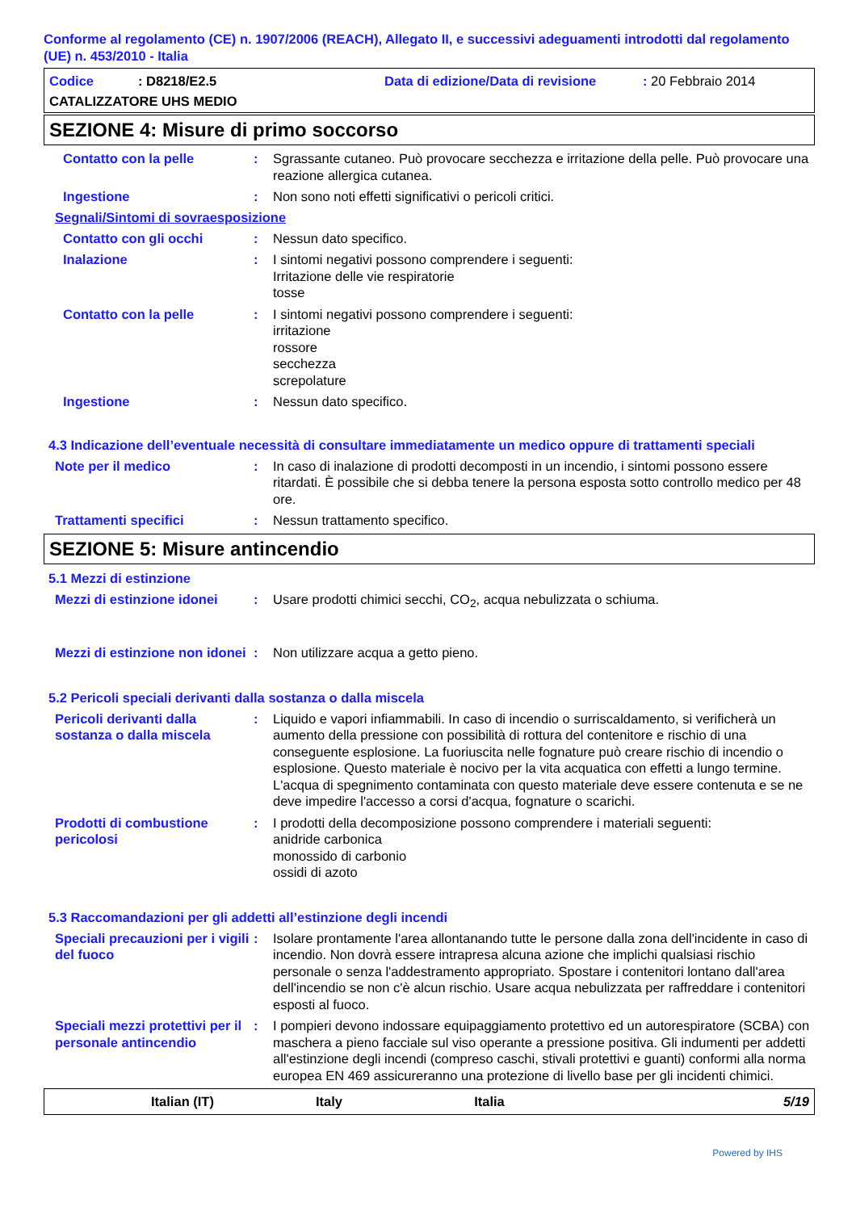Conforme al regolamento (CE) n. 1907/2006 (REACH), Allegato II, e successivi adeguamenti introdotti dal regolamento (UE) n. 453/2010 - Italia
Codice: D8218/E2.5 Data di edizione/Data di revisione: 20 Febbraio 2014
CATALIZZATORE UHS MEDIO
SEZIONE 4: Misure di primo soccorso
Contatto con la pelle : Sgrassante cutaneo. Può provocare secchezza e irritazione della pelle. Può provocare una reazione allergica cutanea.
Ingestione : Non sono noti effetti significativi o pericoli critici.
Segnali/Sintomi di sovraesposizione
Contatto con gli occhi : Nessun dato specifico.
Inalazione : I sintomi negativi possono comprendere i seguenti:
Irritazione delle vie respiratorie
tosse
Contatto con la pelle : I sintomi negativi possono comprendere i seguenti:
irritazione
rossore
secchezza
screpolature
Ingestione : Nessun dato specifico.
4.3 Indicazione dell’eventuale necessità di consultare immediatamente un medico oppure di trattamenti speciali
Note per il medico : In caso di inalazione di prodotti decomposti in un incendio, i sintomi possono essere ritardati. È possibile che si debba tenere la persona esposta sotto controllo medico per 48 ore.
Trattamenti specifici : Nessun trattamento specifico.
SEZIONE 5: Misure antincendio
5.1 Mezzi di estinzione
Mezzi di estinzione idonei
: Usare prodotti chimici secchi, CO<sub>2</sub>, acqua nebulizzata o schiuma.
Mezzi di estinzione non idonei
: Non utilizzare acqua a getto pieno.
5.2 Pericoli speciali derivanti dalla sostanza o dalla miscela
Pericoli derivanti dalla sostanza o dalla miscela
: Liquido e vapori infiammabili. In caso di incendio o surriscaldamento, si verificherà un aumento della pressione con possibilità di rottura del contenitore e rischio di una conseguente esplosione. La fuoriuscita nelle fognature può creare rischio di incendio o esplosione. Questo materiale è nocivo per la vita acquatica con effetti a lungo termine. L'acqua di spegnimento contaminata con questo materiale deve essere contenuta e se ne deve impedire l'accesso a corsi d'acqua, fognature o scarichi.
Prodotti di combustione pericolosi
: I prodotti della decomposizione possono comprendere i materiali seguenti:
anidride carbonica
monossido di carbonio
ossidi di azoto
5.3 Raccomandazioni per gli addetti all’estinzione degli incendi
Speciali precauzioni per i vigili del fuoco
: Isolare prontamente l'area allontanando tutte le persone dalla zona dell'incidente in caso di incendio. Non dovrà essere intrapresa alcuna azione che implichi qualsiasi rischio personale o senza l'addestramento appropriato. Spostare i contenitori lontano dall'area dell'incendio se non c'è alcun rischio. Usare acqua nebulizzata per raffreddare i contenitori esposti al fuoco.
Speciali mezzi protettivi per il personale antincendio
: I pompieri devono indossare equipaggiamento protettivo ed un autorespiratore (SCBA) con maschera a pieno facciale sul viso operante a pressione positiva. Gli indumenti per addetti all'estinzione degli incendi (compreso caschi, stivali protettivi e guanti) conformi alla norma europea EN 469 assicureranno una protezione di livello base per gli incidenti chimici.
Italian (IT) Italy Italia 5/19
Powered by IHS